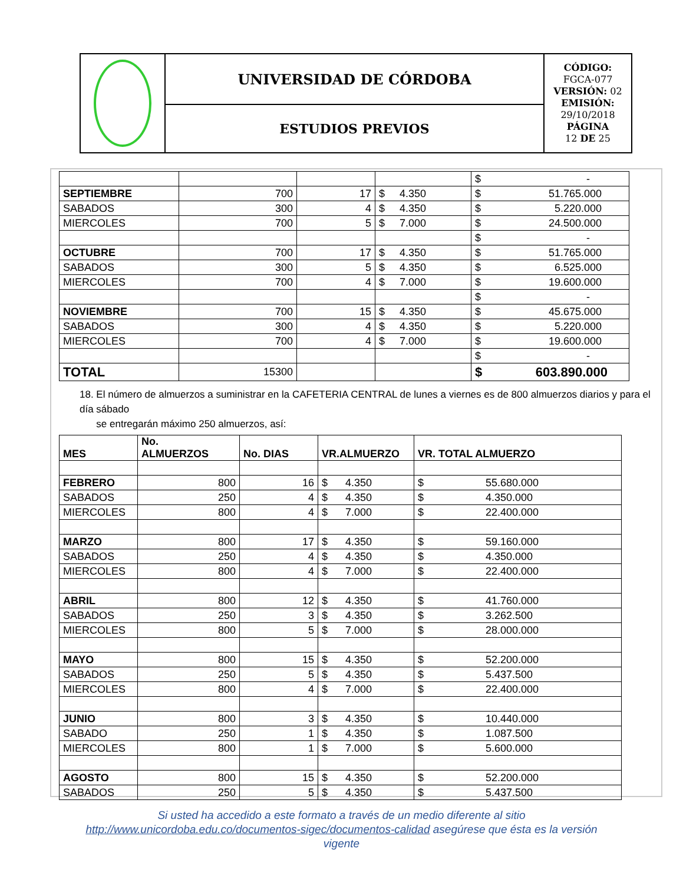| | UNIVERSIDAD DE CÓRDOBA | CÓDIGO: FGCA-077 VERSIÓN: 02 EMISIÓN: 29/10/2018 PÁGINA 12 DE 25 |
| | ESTUDIOS PREVIOS | |
| | | | | $ - |
| SEPTIEMBRE | 700 | 17 | $ 4.350 | $ 51.765.000 |
| SABADOS | 300 | 4 | $ 4.350 | $ 5.220.000 |
| MIERCOLES | 700 | 5 | $ 7.000 | $ 24.500.000 |
| | | | | $ - |
| OCTUBRE | 700 | 17 | $ 4.350 | $ 51.765.000 |
| SABADOS | 300 | 5 | $ 4.350 | $ 6.525.000 |
| MIERCOLES | 700 | 4 | $ 7.000 | $ 19.600.000 |
| | | | | $ - |
| NOVIEMBRE | 700 | 15 | $ 4.350 | $ 45.675.000 |
| SABADOS | 300 | 4 | $ 4.350 | $ 5.220.000 |
| MIERCOLES | 700 | 4 | $ 7.000 | $ 19.600.000 |
| | | | | $ - |
| TOTAL | 15300 | | | $ 603.890.000 |
18. El número de almuerzos a suministrar en la CAFETERIA CENTRAL de lunes a viernes es de 800 almuerzos diarios y para el día sábado
se entregarán máximo 250 almuerzos, así:
| MES | No. ALMUERZOS | No. DIAS | VR.ALMUERZO | VR. TOTAL ALMUERZO |
| --- | --- | --- | --- | --- |
| FEBRERO | 800 | 16 | $ 4.350 | $ 55.680.000 |
| SABADOS | 250 | 4 | $ 4.350 | $ 4.350.000 |
| MIERCOLES | 800 | 4 | $ 7.000 | $ 22.400.000 |
| MARZO | 800 | 17 | $ 4.350 | $ 59.160.000 |
| SABADOS | 250 | 4 | $ 4.350 | $ 4.350.000 |
| MIERCOLES | 800 | 4 | $ 7.000 | $ 22.400.000 |
| ABRIL | 800 | 12 | $ 4.350 | $ 41.760.000 |
| SABADOS | 250 | 3 | $ 4.350 | $ 3.262.500 |
| MIERCOLES | 800 | 5 | $ 7.000 | $ 28.000.000 |
| MAYO | 800 | 15 | $ 4.350 | $ 52.200.000 |
| SABADOS | 250 | 5 | $ 4.350 | $ 5.437.500 |
| MIERCOLES | 800 | 4 | $ 7.000 | $ 22.400.000 |
| JUNIO | 800 | 3 | $ 4.350 | $ 10.440.000 |
| SABADO | 250 | 1 | $ 4.350 | $ 1.087.500 |
| MIERCOLES | 800 | 1 | $ 7.000 | $ 5.600.000 |
| AGOSTO | 800 | 15 | $ 4.350 | $ 52.200.000 |
| SABADOS | 250 | 5 | $ 4.350 | $ 5.437.500 |
Si usted ha accedido a este formato a través de un medio diferente al sitio
http://www.unicordoba.edu.co/documentos-sigec/documentos-calidad asegúrese que ésta es la versión
vigente